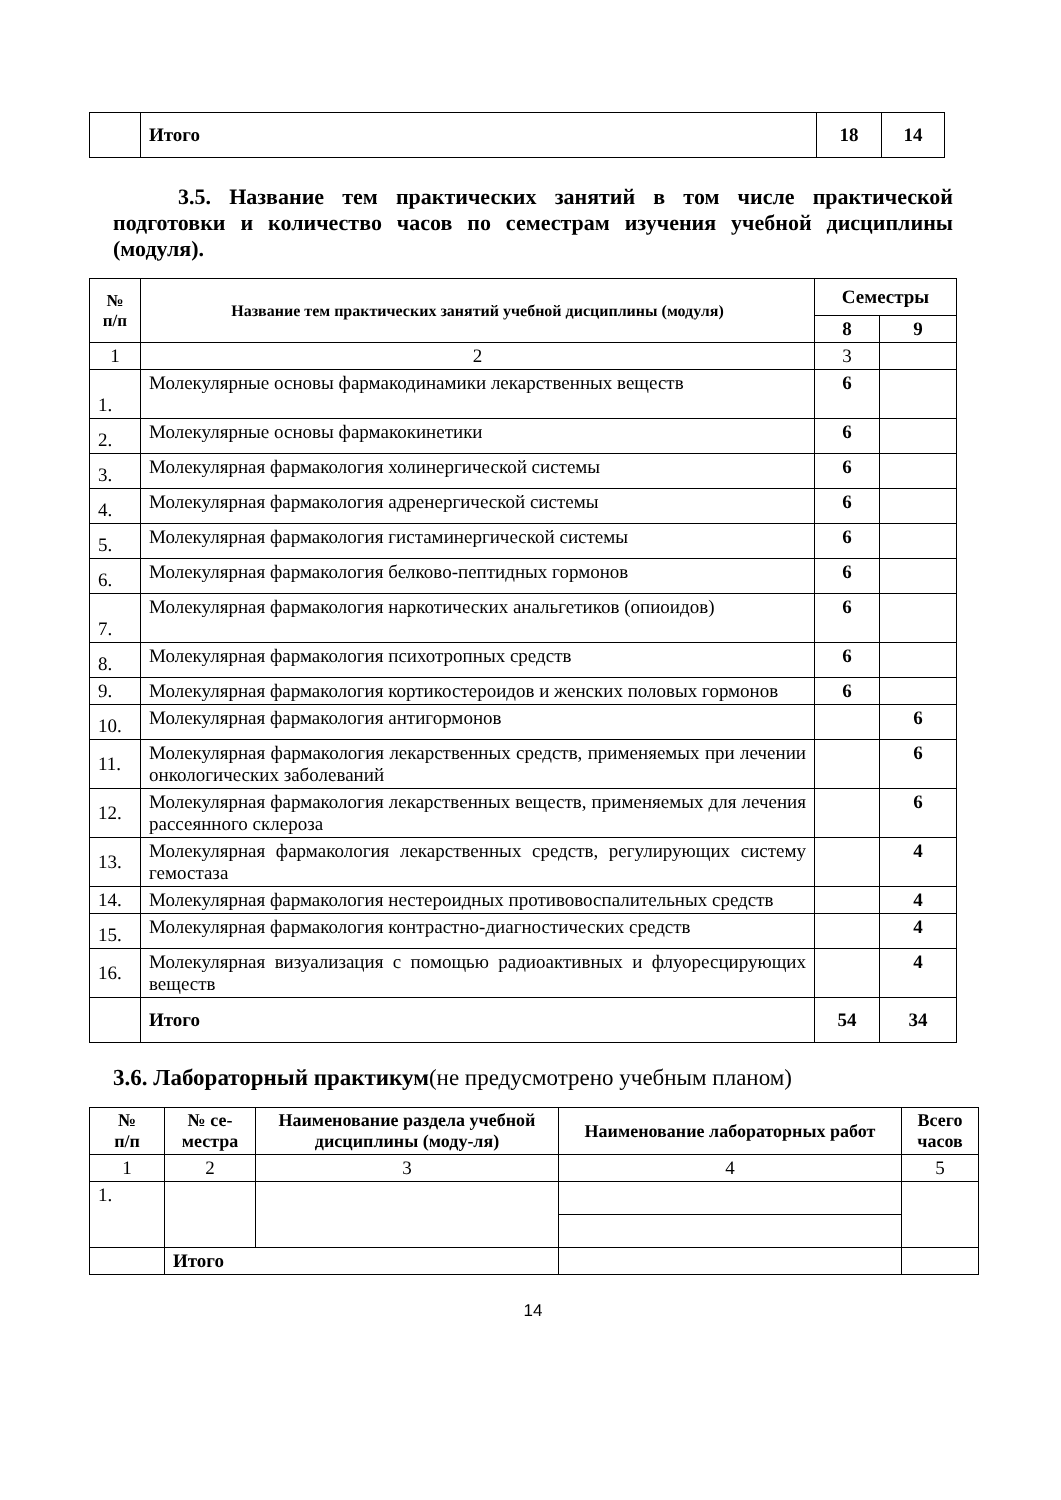| | Итого | 18 | 14 |
3.5. Название тем практических занятий в том числе практической подготовки и количество часов по семестрам изучения учебной дисциплины (модуля).
| № п/п | Название тем практических занятий учебной дисциплины (модуля) | Семестры | |
| --- | --- | --- | --- |
| | | 8 | 9 |
| 1 | 2 | 3 | |
| 1. | Молекулярные основы фармакодинамики лекарственных веществ | 6 | |
| 2. | Молекулярные основы фармакокинетики | 6 | |
| 3. | Молекулярная фармакология холинергической системы | 6 | |
| 4. | Молекулярная фармакология адренергической системы | 6 | |
| 5. | Молекулярная фармакология гистаминергической системы | 6 | |
| 6. | Молекулярная фармакология белково-пептидных гормонов | 6 | |
| 7. | Молекулярная фармакология наркотических анальгетиков (опиоидов) | 6 | |
| 8. | Молекулярная фармакология психотропных средств | 6 | |
| 9. | Молекулярная фармакология кортикостероидов и женских половых гормонов | 6 | |
| 10. | Молекулярная фармакология антигормонов | | 6 |
| 11. | Молекулярная фармакология лекарственных средств, применяемых при лечении онкологических заболеваний | | 6 |
| 12. | Молекулярная фармакология лекарственных веществ, применяемых для лечения рассеянного склероза | | 6 |
| 13. | Молекулярная фармакология лекарственных средств, регулирующих систему гемостаза | | 4 |
| 14. | Молекулярная фармакология нестероидных противовоспалительных средств | | 4 |
| 15. | Молекулярная фармакология контрастно-диагностических средств | | 4 |
| 16. | Молекулярная визуализация с помощью радиоактивных и флуоресцирующих веществ | | 4 |
| | Итого | 54 | 34 |
3.6. Лабораторный практикум(не предусмотрено учебным планом)
| № п/п | № се- местра | Наименование раздела учебной дисциплины (моду-ля) | Наименование лабораторных работ | Всего часов |
| --- | --- | --- | --- | --- |
| 1 | 2 | 3 | 4 | 5 |
| 1. | | | | |
| | Итого | | | |
14